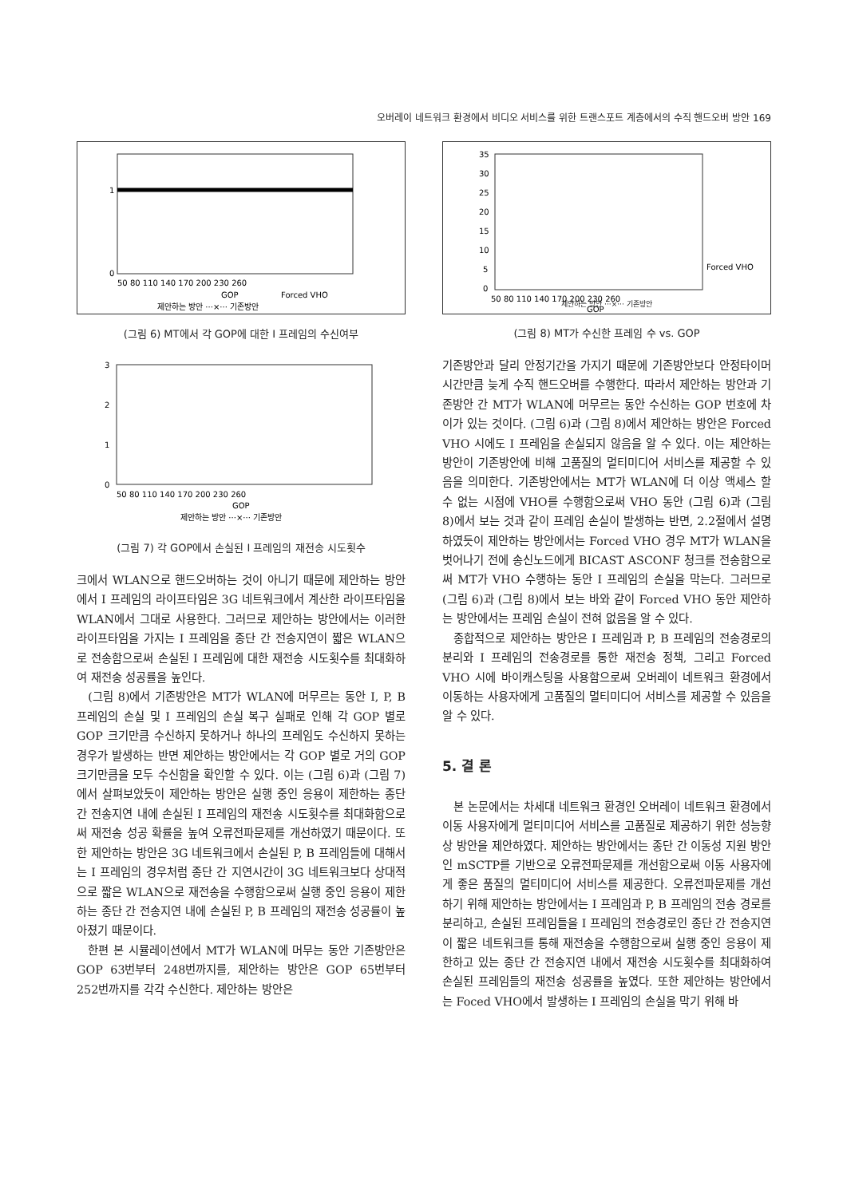오버레이 네트워크 환경에서 비디오 서비스를 위한 트랜스포트 계층에서의 수직 핸드오버 방안 169
1
0
50 80 110 140 170 200 230 260
GOP
제안하는 방안 ···×··· 기존방안
Forced VHO
(그림 6) MT에서 각 GOP에 대한 I 프레임의 수신여부
3
2
1
0
50 80 110 140 170 200 230 260
GOP
제안하는 방안 ···×··· 기존방안
(그림 7) 각 GOP에서 손실된 I 프레임의 재전송 시도횟수
크에서 WLAN으로 핸드오버하는 것이 아니기 때문에 제안하는 방안에서 I 프레임의 라이프타임은 3G 네트워크에서 계산한 라이프타임을 WLAN에서 그대로 사용한다. 그러므로 제안하는 방안에서는 이러한 라이프타임을 가지는 I 프레임을 종단 간 전송지연이 짧은 WLAN으로 전송함으로써 손실된 I 프레임에 대한 재전송 시도횟수를 최대화하여 재전송 성공률을 높인다.
(그림 8)에서 기존방안은 MT가 WLAN에 머무르는 동안 I, P, B 프레임의 손실 및 I 프레임의 손실 복구 실패로 인해 각 GOP 별로 GOP 크기만큼 수신하지 못하거나 하나의 프레임도 수신하지 못하는 경우가 발생하는 반면 제안하는 방안에서는 각 GOP 별로 거의 GOP 크기만큼을 모두 수신함을 확인할 수 있다. 이는 (그림 6)과 (그림 7)에서 살펴보았듯이 제안하는 방안은 실행 중인 응용이 제한하는 종단 간 전송지연 내에 손실된 I 프레임의 재전송 시도횟수를 최대화함으로써 재전송 성공 확률을 높여 오류전파문제를 개선하였기 때문이다. 또한 제안하는 방안은 3G 네트워크에서 손실된 P, B 프레임들에 대해서는 I 프레임의 경우처럼 종단 간 지연시간이 3G 네트워크보다 상대적으로 짧은 WLAN으로 재전송을 수행함으로써 실행 중인 응용이 제한하는 종단 간 전송지연 내에 손실된 P, B 프레임의 재전송 성공률이 높아졌기 때문이다.
한편 본 시뮬레이션에서 MT가 WLAN에 머무는 동안 기존방안은 GOP 63번부터 248번까지를, 제안하는 방안은 GOP 65번부터 252번까지를 각각 수신한다. 제안하는 방안은
35
30
25
20
15
10
5
0
50 80 110 140 170 200 230 260
GOP
Forced VHO
제안하는 방안 ···×··· 기존방안
(그림 8) MT가 수신한 프레임 수 vs. GOP
기존방안과 달리 안정기간을 가지기 때문에 기존방안보다 안정타이머 시간만큼 늦게 수직 핸드오버를 수행한다. 따라서 제안하는 방안과 기존방안 간 MT가 WLAN에 머무르는 동안 수신하는 GOP 번호에 차이가 있는 것이다. (그림 6)과 (그림 8)에서 제안하는 방안은 Forced VHO 시에도 I 프레임을 손실되지 않음을 알 수 있다. 이는 제안하는 방안이 기존방안에 비해 고품질의 멀티미디어 서비스를 제공할 수 있음을 의미한다. 기존방안에서는 MT가 WLAN에 더 이상 액세스 할 수 없는 시점에 VHO를 수행함으로써 VHO 동안 (그림 6)과 (그림 8)에서 보는 것과 같이 프레임 손실이 발생하는 반면, 2.2절에서 설명하였듯이 제안하는 방안에서는 Forced VHO 경우 MT가 WLAN을 벗어나기 전에 송신노드에게 BICAST ASCONF 청크를 전송함으로써 MT가 VHO 수행하는 동안 I 프레임의 손실을 막는다. 그러므로 (그림 6)과 (그림 8)에서 보는 바와 같이 Forced VHO 동안 제안하는 방안에서는 프레임 손실이 전혀 없음을 알 수 있다.
종합적으로 제안하는 방안은 I 프레임과 P, B 프레임의 전송경로의 분리와 I 프레임의 전송경로를 통한 재전송 정책, 그리고 Forced VHO 시에 바이캐스팅을 사용함으로써 오버레이 네트워크 환경에서 이동하는 사용자에게 고품질의 멀티미디어 서비스를 제공할 수 있음을 알 수 있다.
5. 결 론
본 논문에서는 차세대 네트워크 환경인 오버레이 네트워크 환경에서 이동 사용자에게 멀티미디어 서비스를 고품질로 제공하기 위한 성능향상 방안을 제안하였다. 제안하는 방안에서는 종단 간 이동성 지원 방안인 mSCTP를 기반으로 오류전파문제를 개선함으로써 이동 사용자에게 좋은 품질의 멀티미디어 서비스를 제공한다. 오류전파문제를 개선하기 위해 제안하는 방안에서는 I 프레임과 P, B 프레임의 전송 경로를 분리하고, 손실된 프레임들을 I 프레임의 전송경로인 종단 간 전송지연이 짧은 네트워크를 통해 재전송을 수행함으로써 실행 중인 응용이 제한하고 있는 종단 간 전송지연 내에서 재전송 시도횟수를 최대화하여 손실된 프레임들의 재전송 성공률을 높였다. 또한 제안하는 방안에서는 Foced VHO에서 발생하는 I 프레임의 손실을 막기 위해 바